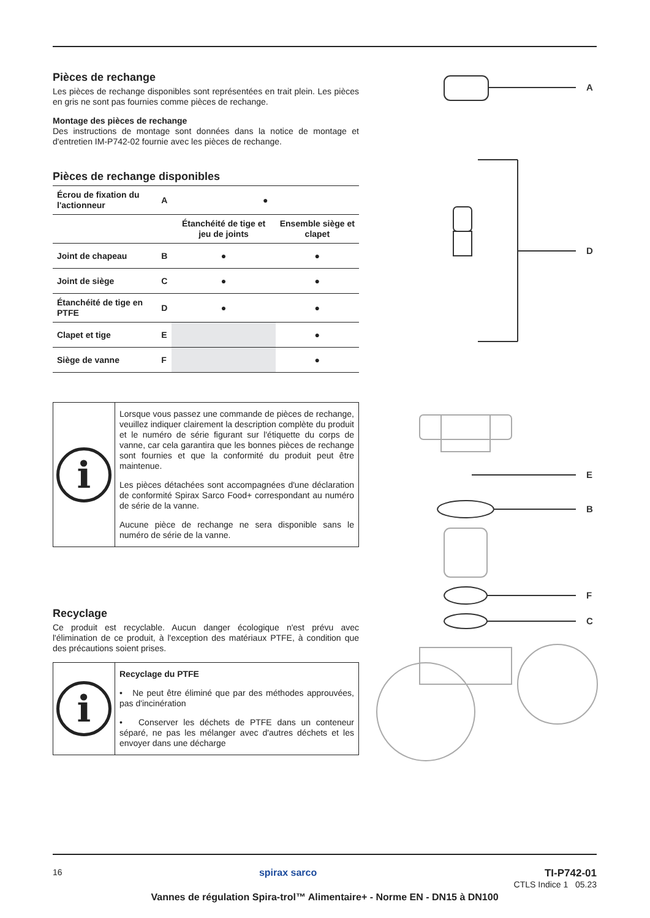Pièces de rechange
Les pièces de rechange disponibles sont représentées en trait plein. Les pièces en gris ne sont pas fournies comme pièces de rechange.
Montage des pièces de rechange
Des instructions de montage sont données dans la notice de montage et d'entretien IM-P742-02 fournie avec les pièces de rechange.
Pièces de rechange disponibles
| Écrou de fixation du l'actionneur | A | ● | |
| | | Étanchéité de tige et jeu de joints | Ensemble siège et clapet |
| Joint de chapeau | B | ● | ● |
| Joint de siège | C | ● | ● |
| Étanchéité de tige en PTFE | D | ● | ● |
| Clapet et tige | E | | ● |
| Siège de vanne | F | | ● |
i
Lorsque vous passez une commande de pièces de rechange, veuillez indiquer clairement la description complète du produit et le numéro de série figurant sur l'étiquette du corps de vanne, car cela garantira que les bonnes pièces de rechange sont fournies et que la conformité du produit peut être maintenue.
Les pièces détachées sont accompagnées d'une déclaration de conformité Spirax Sarco Food+ correspondant au numéro de série de la vanne.
Aucune pièce de rechange ne sera disponible sans le numéro de série de la vanne.
Recyclage
Ce produit est recyclable. Aucun danger écologique n'est prévu avec l'élimination de ce produit, à l'exception des matériaux PTFE, à condition que des précautions soient prises.
i
Recyclage du PTFE
• Ne peut être éliminé que par des méthodes approuvées, pas d'incinération
• Conserver les déchets de PTFE dans un conteneur séparé, ne pas les mélanger avec d'autres déchets et les envoyer dans une décharge
A
D
E
B
F
C
16 spirax sarco TI-P742-01
CTLS Indice 1 05.23
Vannes de régulation Spira-trol™ Alimentaire+ - Norme EN - DN15 à DN100